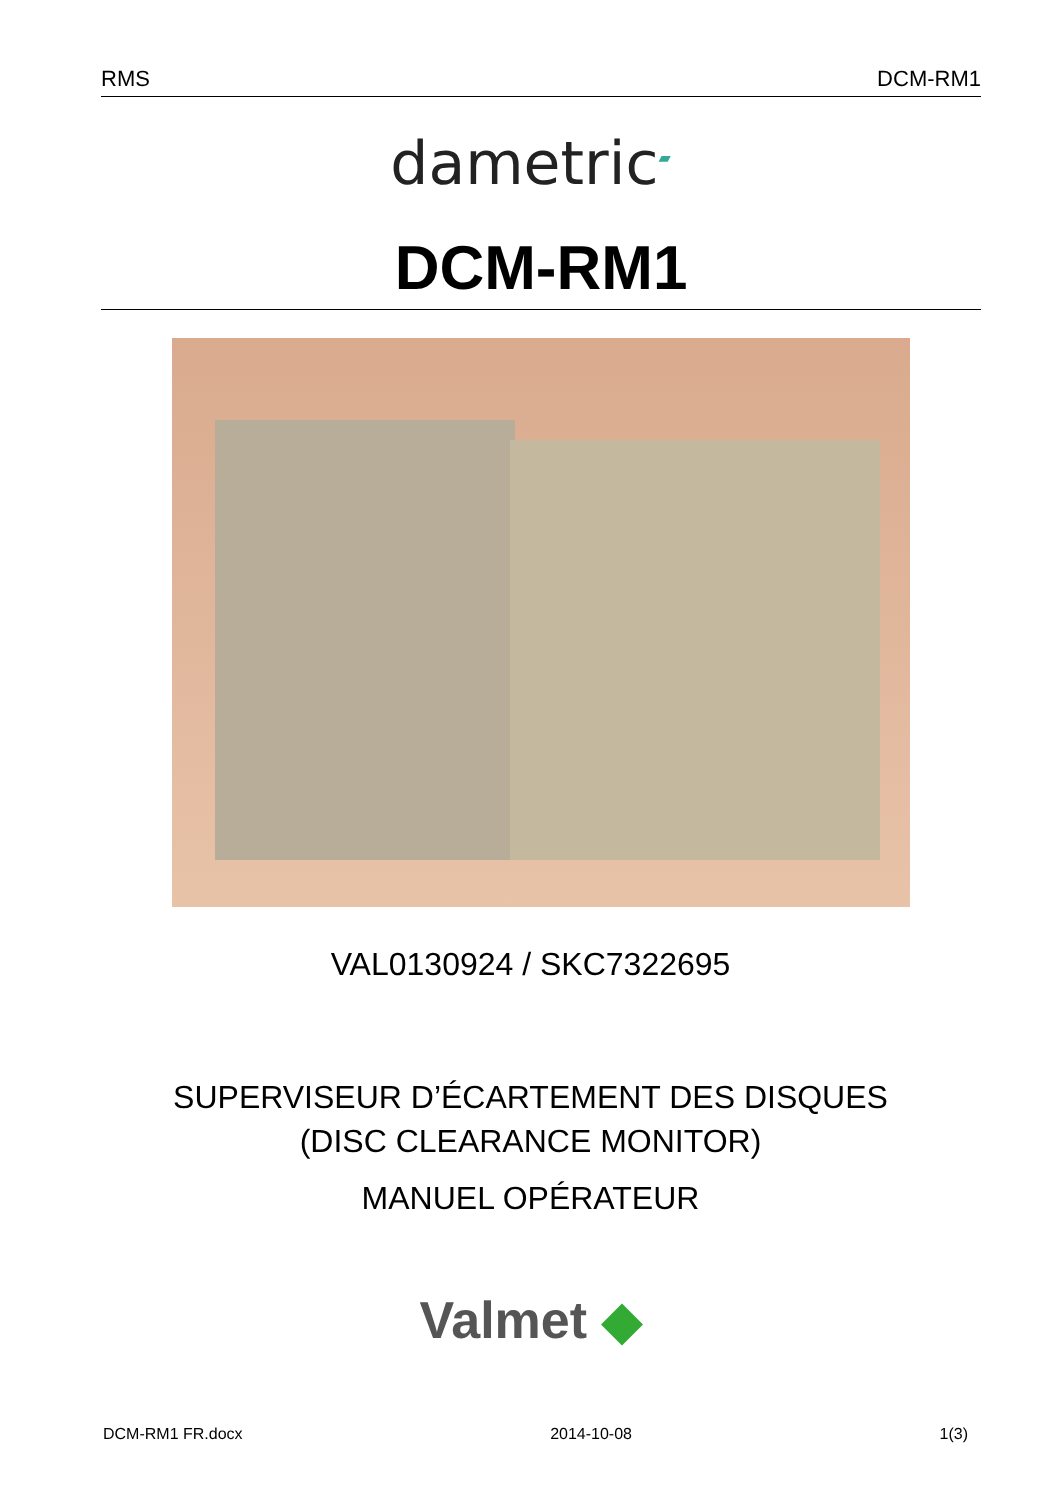RMS DCM-RM1
dametric<sup>▰</sup>
DCM-RM1
VAL0130924 / SKC7322695
SUPERVISEUR D’ÉCARTEMENT DES DISQUES
(DISC CLEARANCE MONITOR)
MANUEL OPÉRATEUR
Valmet ◆
DCM-RM1 FR.docx 2014-10-08 1(3)